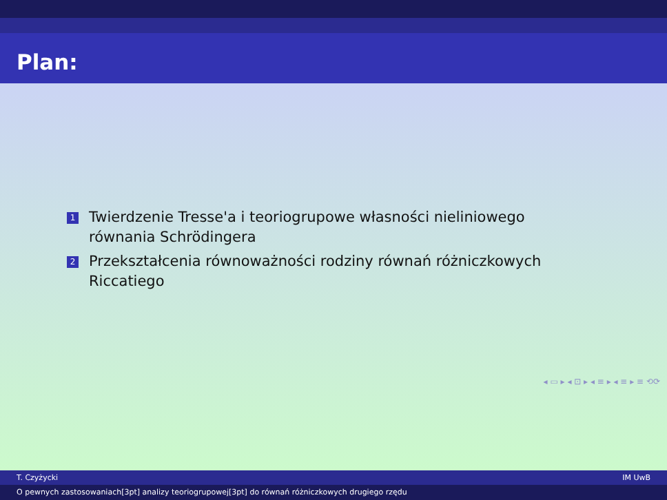Plan:
1 Twierdzenie Tresse'a i teoriogrupowe własności nieliniowego równania Schrödingera
2 Przekształcenia równoważności rodziny równań różniczkowych Riccatiego
◂ ▭ ▸ ◂ ⊡ ▸ ◂ ≡ ▸ ◂ ≡ ▸ ≡ ⟲⟳
T. Czyżycki IM UwB
O pewnych zastosowaniach[3pt] analizy teoriogrupowej[3pt] do równań różniczkowych drugiego rzędu